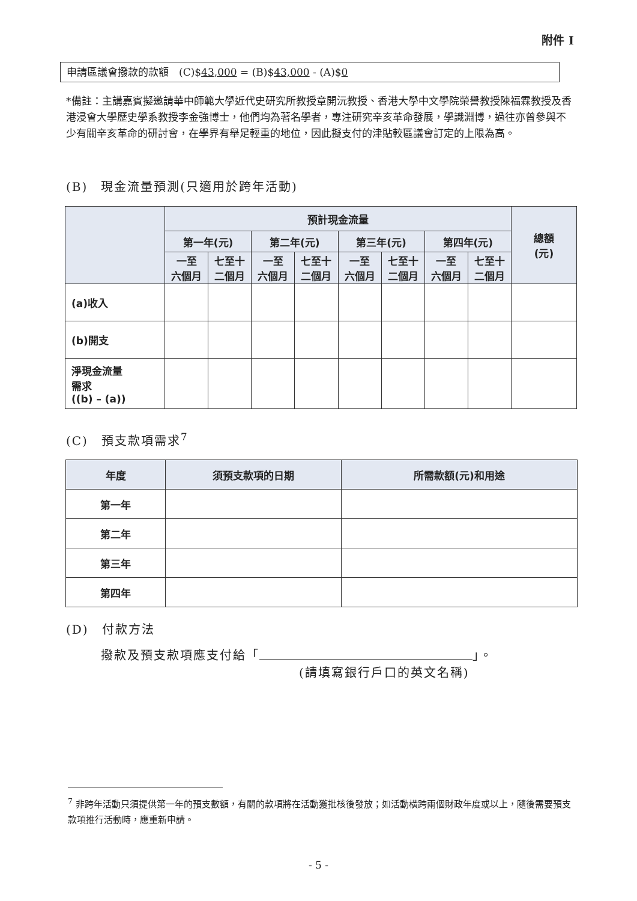附件 I
申請區議會撥款的款額　(C)$43,000 = (B)$43,000 - (A)$0
*備註：主講嘉賓擬邀請華中師範大學近代史研究所教授章開沅教授、香港大學中文學院榮譽教授陳福霖教授及香港浸會大學歷史學系教授李金強博士，他們均為著名學者，專注研究辛亥革命發展，學識淵博，過往亦曾參與不少有關辛亥革命的研討會，在學界有舉足輕重的地位，因此擬支付的津貼較區議會訂定的上限為高。
(B)　現金流量預測(只適用於跨年活動)
| | 預計現金流量 | | | | | | | | 總額 (元) |
| --- | --- | --- | --- | --- | --- | --- | --- | --- | --- |
| | 第一年(元) | | 第二年(元) | | 第三年(元) | | 第四年(元) | | |
| | 一至 六個月 | 七至十 二個月 | 一至 六個月 | 七至十 二個月 | 一至 六個月 | 七至十 二個月 | 一至 六個月 | 七至十 二個月 | |
| (a)收入 | | | | | | | | | |
| (b)開支 | | | | | | | | | |
| 淨現金流量 需求 ((b) – (a)) | | | | | | | | | |
(C)　預支款項需求<sup>7</sup>
| 年度 | 須預支款項的日期 | 所需款額(元)和用途 |
| --- | --- | --- |
| 第一年 | | |
| 第二年 | | |
| 第三年 | | |
| 第四年 | | |
(D)　付款方法
撥款及預支款項應支付給「 」。
(請填寫銀行戶口的英文名稱)
<sup>7</sup> 非跨年活動只須提供第一年的預支數額，有關的款項將在活動獲批核後發放；如活動橫跨兩個財政年度或以上，隨後需要預支款項推行活動時，應重新申請。
- 5 -